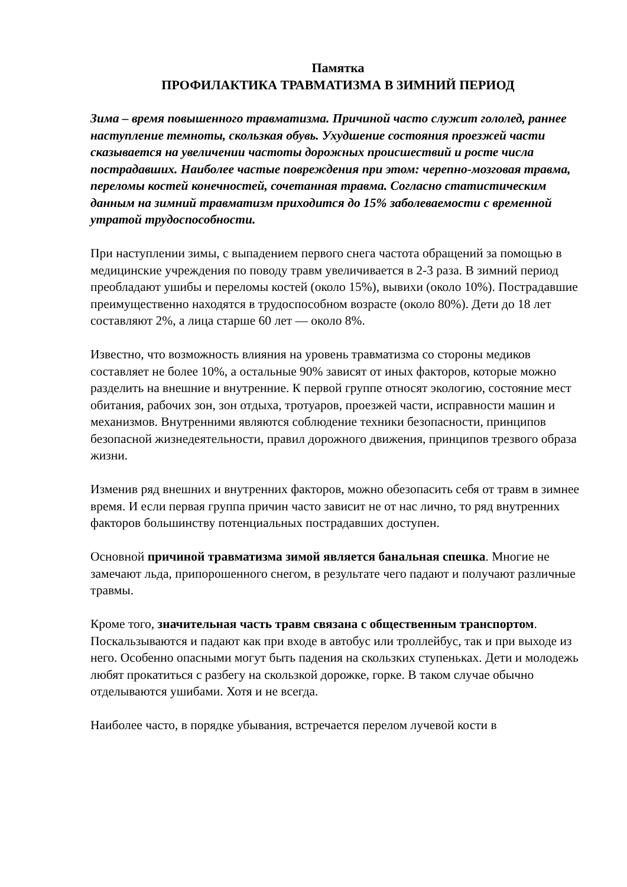Памятка
ПРОФИЛАКТИКА ТРАВМАТИЗМА В ЗИМНИЙ ПЕРИОД
Зима – время повышенного травматизма. Причиной часто служит гололед, раннее наступление темноты, скользкая обувь. Ухудшение состояния проезжей части сказывается на увеличении частоты дорожных происшествий и росте числа пострадавших. Наиболее частые повреждения при этом: черепно-мозговая травма, переломы костей конечностей, сочетанная травма. Согласно статистическим данным на зимний травматизм приходится до 15% заболеваемости с временной утратой трудоспособности.
При наступлении зимы, с выпадением первого снега частота обращений за помощью в медицинские учреждения по поводу травм увеличивается в 2-3 раза. В зимний период преобладают ушибы и переломы костей (около 15%), вывихи (около 10%). Пострадавшие преимущественно находятся в трудоспособном возрасте (около 80%). Дети до 18 лет составляют 2%, а лица старше 60 лет — около 8%.
Известно, что возможность влияния на уровень травматизма со стороны медиков составляет не более 10%, а остальные 90% зависят от иных факторов, которые можно разделить на внешние и внутренние. К первой группе относят экологию, состояние мест обитания, рабочих зон, зон отдыха, тротуаров, проезжей части, исправности машин и механизмов. Внутренними являются соблюдение техники безопасности, принципов безопасной жизнедеятельности, правил дорожного движения, принципов трезвого образа жизни.
Изменив ряд внешних и внутренних факторов, можно обезопасить себя от травм в зимнее время. И если первая группа причин часто зависит не от нас лично, то ряд внутренних факторов большинству потенциальных пострадавших доступен.
Основной причиной травматизма зимой является банальная спешка. Многие не замечают льда, припорошенного снегом, в результате чего падают и получают различные травмы.
Кроме того, значительная часть травм связана с общественным транспортом. Поскальзываются и падают как при входе в автобус или троллейбус, так и при выходе из него. Особенно опасными могут быть падения на скользких ступеньках. Дети и молодежь любят прокатиться с разбегу на скользкой дорожке, горке. В таком случае обычно отделываются ушибами. Хотя и не всегда.
Наиболее часто, в порядке убывания, встречается перелом лучевой кости в